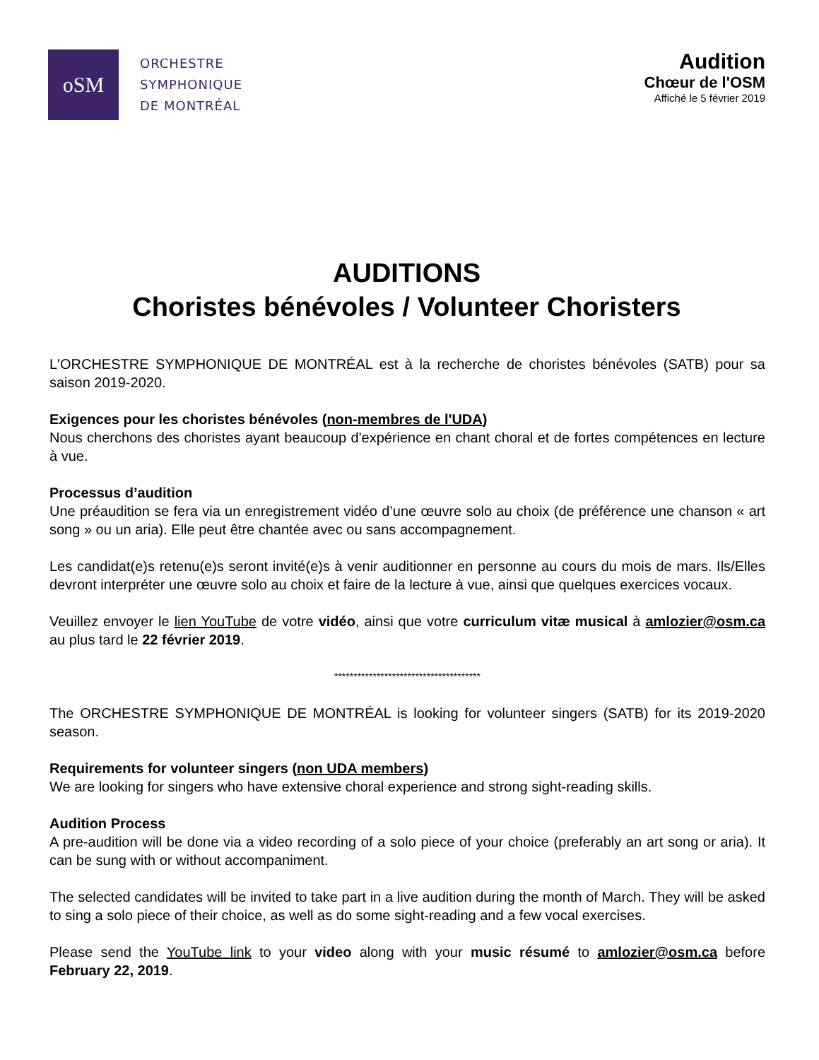oSM
ORCHESTRE
SYMPHONIQUE
DE MONTRÉAL
Audition
Chœur de l'OSM
Affiché le 5 février 2019
AUDITIONS
Choristes bénévoles / Volunteer Choristers
L'ORCHESTRE SYMPHONIQUE DE MONTRÉAL est à la recherche de choristes bénévoles (SATB) pour sa saison 2019-2020.
Exigences pour les choristes bénévoles (non-membres de l'UDA)
Nous cherchons des choristes ayant beaucoup d'expérience en chant choral et de fortes compétences en lecture à vue.
Processus d’audition
Une préaudition se fera via un enregistrement vidéo d’une œuvre solo au choix (de préférence une chanson « art song » ou un aria). Elle peut être chantée avec ou sans accompagnement.
Les candidat(e)s retenu(e)s seront invité(e)s à venir auditionner en personne au cours du mois de mars. Ils/Elles devront interpréter une œuvre solo au choix et faire de la lecture à vue, ainsi que quelques exercices vocaux.
Veuillez envoyer le lien YouTube de votre vidéo, ainsi que votre curriculum vitæ musical à amlozier@osm.ca au plus tard le 22 février 2019.
**************************************
The ORCHESTRE SYMPHONIQUE DE MONTRÉAL is looking for volunteer singers (SATB) for its 2019-2020 season.
Requirements for volunteer singers (non UDA members)
We are looking for singers who have extensive choral experience and strong sight-reading skills.
Audition Process
A pre-audition will be done via a video recording of a solo piece of your choice (preferably an art song or aria). It can be sung with or without accompaniment.
The selected candidates will be invited to take part in a live audition during the month of March. They will be asked to sing a solo piece of their choice, as well as do some sight-reading and a few vocal exercises.
Please send the YouTube link to your video along with your music résumé to amlozier@osm.ca before February 22, 2019.